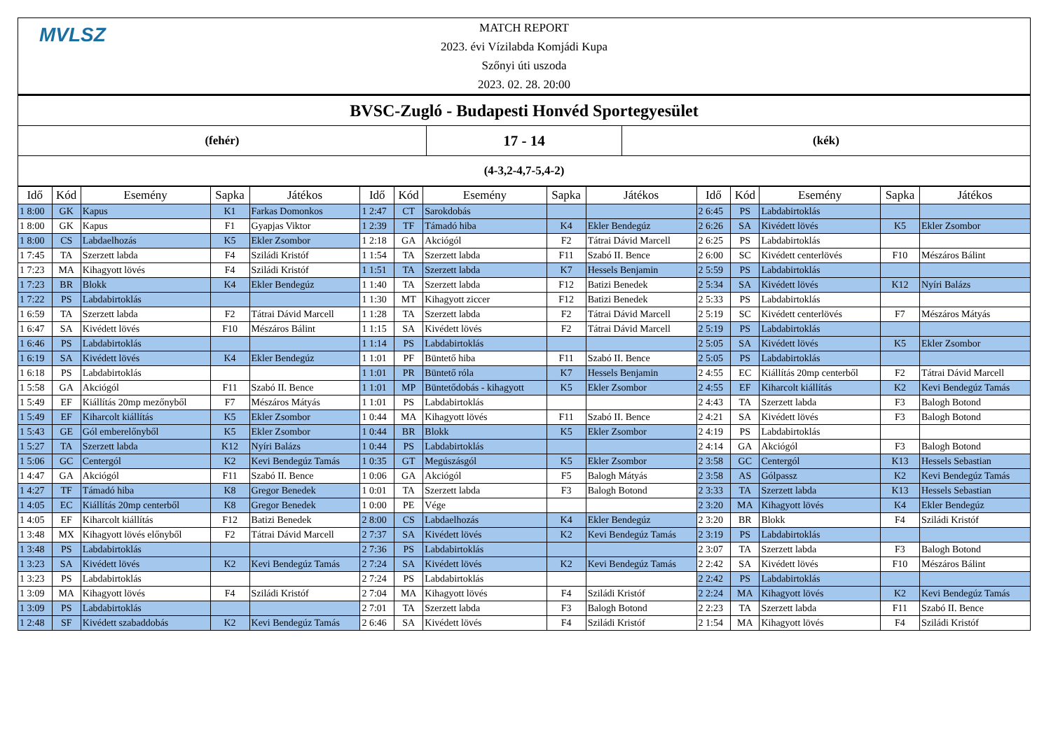MVLSZ
MATCH REPORT
2023. évi Vízilabda Komjádi Kupa
Szőnyi úti uszoda
2023. 02. 28. 20:00
| BVSC-Zugló - Budapesti Honvéd Sportegyesület | | |
| (fehér) | 17 - 14 | (kék) |
| (4-3,2-4,7-5,4-2) | | |
| Idő | Kód | Esemény | Sapka | Játékos | Idő | Kód | Esemény | Sapka | Játékos | Idő | Kód | Esemény | Sapka | Játékos |
| --- | --- | --- | --- | --- | --- | --- | --- | --- | --- | --- | --- | --- | --- | --- |
| 1 8:00 | GK | Kapus | K1 | Farkas Domonkos | 1 2:47 | CT | Sarokdobás | | | 2 6:45 | PS | Labdabirtoklás | | |
| 1 8:00 | GK | Kapus | F1 | Gyapjas Viktor | 1 2:39 | TF | Támadó hiba | K4 | Ekler Bendegúz | 2 6:26 | SA | Kivédett lövés | K5 | Ekler Zsombor |
| 1 8:00 | CS | Labdaelhozás | K5 | Ekler Zsombor | 1 2:18 | GA | Akciógól | F2 | Tátrai Dávid Marcell | 2 6:25 | PS | Labdabirtoklás | | |
| 1 7:45 | TA | Szerzett labda | F4 | Sziládi Kristóf | 1 1:54 | TA | Szerzett labda | F11 | Szabó II. Bence | 2 6:00 | SC | Kivédett centerlövés | F10 | Mészáros Bálint |
| 1 7:23 | MA | Kihagyott lövés | F4 | Sziládi Kristóf | 1 1:51 | TA | Szerzett labda | K7 | Hessels Benjamin | 2 5:59 | PS | Labdabirtoklás | | |
| 1 7:23 | BR | Blokk | K4 | Ekler Bendegúz | 1 1:40 | TA | Szerzett labda | F12 | Batizi Benedek | 2 5:34 | SA | Kivédett lövés | K12 | Nyíri Balázs |
| 1 7:22 | PS | Labdabirtoklás | | | 1 1:30 | MT | Kihagyott ziccer | F12 | Batizi Benedek | 2 5:33 | PS | Labdabirtoklás | | |
| 1 6:59 | TA | Szerzett labda | F2 | Tátrai Dávid Marcell | 1 1:28 | TA | Szerzett labda | F2 | Tátrai Dávid Marcell | 2 5:19 | SC | Kivédett centerlövés | F7 | Mészáros Mátyás |
| 1 6:47 | SA | Kivédett lövés | F10 | Mészáros Bálint | 1 1:15 | SA | Kivédett lövés | F2 | Tátrai Dávid Marcell | 2 5:19 | PS | Labdabirtoklás | | |
| 1 6:46 | PS | Labdabirtoklás | | | 1 1:14 | PS | Labdabirtoklás | | | 2 5:05 | SA | Kivédett lövés | K5 | Ekler Zsombor |
| 1 6:19 | SA | Kivédett lövés | K4 | Ekler Bendegúz | 1 1:01 | PF | Büntető hiba | F11 | Szabó II. Bence | 2 5:05 | PS | Labdabirtoklás | | |
| 1 6:18 | PS | Labdabirtoklás | | | 1 1:01 | PR | Büntető róla | K7 | Hessels Benjamin | 2 4:55 | EC | Kiállítás 20mp centerből | F2 | Tátrai Dávid Marcell |
| 1 5:58 | GA | Akciógól | F11 | Szabó II. Bence | 1 1:01 | MP | Büntetődobás - kihagyott | K5 | Ekler Zsombor | 2 4:55 | EF | Kiharcolt kiállítás | K2 | Kevi Bendegúz Tamás |
| 1 5:49 | EF | Kiállítás 20mp mezőnyből | F7 | Mészáros Mátyás | 1 1:01 | PS | Labdabirtoklás | | | 2 4:43 | TA | Szerzett labda | F3 | Balogh Botond |
| 1 5:49 | EF | Kiharcolt kiállítás | K5 | Ekler Zsombor | 1 0:44 | MA | Kihagyott lövés | F11 | Szabó II. Bence | 2 4:21 | SA | Kivédett lövés | F3 | Balogh Botond |
| 1 5:43 | GE | Gól emberelőnyből | K5 | Ekler Zsombor | 1 0:44 | BR | Blokk | K5 | Ekler Zsombor | 2 4:19 | PS | Labdabirtoklás | | |
| 1 5:27 | TA | Szerzett labda | K12 | Nyíri Balázs | 1 0:44 | PS | Labdabirtoklás | | | 2 4:14 | GA | Akciógól | F3 | Balogh Botond |
| 1 5:06 | GC | Centergól | K2 | Kevi Bendegúz Tamás | 1 0:35 | GT | Megúszásgól | K5 | Ekler Zsombor | 2 3:58 | GC | Centergól | K13 | Hessels Sebastian |
| 1 4:47 | GA | Akciógól | F11 | Szabó II. Bence | 1 0:06 | GA | Akciógól | F5 | Balogh Mátyás | 2 3:58 | AS | Gólpassz | K2 | Kevi Bendegúz Tamás |
| 1 4:27 | TF | Támadó hiba | K8 | Gregor Benedek | 1 0:01 | TA | Szerzett labda | F3 | Balogh Botond | 2 3:33 | TA | Szerzett labda | K13 | Hessels Sebastian |
| 1 4:05 | EC | Kiállítás 20mp centerből | K8 | Gregor Benedek | 1 0:00 | PE | Vége | | | 2 3:20 | MA | Kihagyott lövés | K4 | Ekler Bendegúz |
| 1 4:05 | EF | Kiharcolt kiállítás | F12 | Batizi Benedek | 2 8:00 | CS | Labdaelhozás | K4 | Ekler Bendegúz | 2 3:20 | BR | Blokk | F4 | Sziládi Kristóf |
| 1 3:48 | MX | Kihagyott lövés előnyből | F2 | Tátrai Dávid Marcell | 2 7:37 | SA | Kivédett lövés | K2 | Kevi Bendegúz Tamás | 2 3:19 | PS | Labdabirtoklás | | |
| 1 3:48 | PS | Labdabirtoklás | | | 2 7:36 | PS | Labdabirtoklás | | | 2 3:07 | TA | Szerzett labda | F3 | Balogh Botond |
| 1 3:23 | SA | Kivédett lövés | K2 | Kevi Bendegúz Tamás | 2 7:24 | SA | Kivédett lövés | K2 | Kevi Bendegúz Tamás | 2 2:42 | SA | Kivédett lövés | F10 | Mészáros Bálint |
| 1 3:23 | PS | Labdabirtoklás | | | 2 7:24 | PS | Labdabirtoklás | | | 2 2:42 | PS | Labdabirtoklás | | |
| 1 3:09 | MA | Kihagyott lövés | F4 | Sziládi Kristóf | 2 7:04 | MA | Kihagyott lövés | F4 | Sziládi Kristóf | 2 2:24 | MA | Kihagyott lövés | K2 | Kevi Bendegúz Tamás |
| 1 3:09 | PS | Labdabirtoklás | | | 2 7:01 | TA | Szerzett labda | F3 | Balogh Botond | 2 2:23 | TA | Szerzett labda | F11 | Szabó II. Bence |
| 1 2:48 | SF | Kivédett szabaddobás | K2 | Kevi Bendegúz Tamás | 2 6:46 | SA | Kivédett lövés | F4 | Sziládi Kristóf | 2 1:54 | MA | Kihagyott lövés | F4 | Sziládi Kristóf |